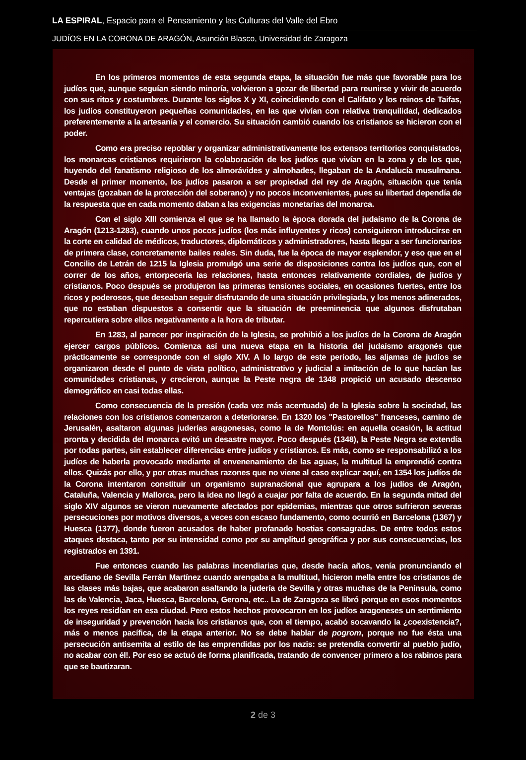LA ESPIRAL, Espacio para el Pensamiento y las Culturas del Valle del Ebro
JUDÍOS EN LA CORONA DE ARAGÓN, Asunción Blasco, Universidad de Zaragoza
En los primeros momentos de esta segunda etapa, la situación fue más que favorable para los judíos que, aunque seguían siendo minoría, volvieron a gozar de libertad para reunirse y vivir de acuerdo con sus ritos y costumbres. Durante los siglos X y XI, coincidiendo con el Califato y los reinos de Taifas, los judíos constituyeron pequeñas comunidades, en las que vivían con relativa tranquilidad, dedicados preferentemente a la artesanía y el comercio. Su situación cambió cuando los cristianos se hicieron con el poder.
Como era preciso repoblar y organizar administrativamente los extensos territorios conquistados, los monarcas cristianos requirieron la colaboración de los judíos que vivían en la zona y de los que, huyendo del fanatismo religioso de los almorávides y almohades, llegaban de la Andalucía musulmana. Desde el primer momento, los judíos pasaron a ser propiedad del rey de Aragón, situación que tenía ventajas (gozaban de la protección del soberano) y no pocos inconvenientes, pues su libertad dependía de la respuesta que en cada momento daban a las exigencias monetarias del monarca.
Con el siglo XIII comienza el que se ha llamado la época dorada del judaísmo de la Corona de Aragón (1213-1283), cuando unos pocos judíos (los más influyentes y ricos) consiguieron introducirse en la corte en calidad de médicos, traductores, diplomáticos y administradores, hasta llegar a ser funcionarios de primera clase, concretamente bailes reales. Sin duda, fue la época de mayor esplendor, y eso que en el Concilio de Letrán de 1215 la Iglesia promulgó una serie de disposiciones contra los judíos que, con el correr de los años, entorpecería las relaciones, hasta entonces relativamente cordiales, de judíos y cristianos. Poco después se produjeron las primeras tensiones sociales, en ocasiones fuertes, entre los ricos y poderosos, que deseaban seguir disfrutando de una situación privilegiada, y los menos adinerados, que no estaban dispuestos a consentir que la situación de preeminencia que algunos disfrutaban repercutiera sobre ellos negativamente a la hora de tributar.
En 1283, al parecer por inspiración de la Iglesia, se prohibió a los judíos de la Corona de Aragón ejercer cargos públicos. Comienza así una nueva etapa en la historia del judaísmo aragonés que prácticamente se corresponde con el siglo XIV. A lo largo de este período, las aljamas de judíos se organizaron desde el punto de vista político, administrativo y judicial a imitación de lo que hacían las comunidades cristianas, y crecieron, aunque la Peste negra de 1348 propició un acusado descenso demográfico en casi todas ellas.
Como consecuencia de la presión (cada vez más acentuada) de la Iglesia sobre la sociedad, las relaciones con los cristianos comenzaron a deteriorarse. En 1320 los "Pastorellos" franceses, camino de Jerusalén, asaltaron algunas juderías aragonesas, como la de Montclús: en aquella ocasión, la actitud pronta y decidida del monarca evitó un desastre mayor. Poco después (1348), la Peste Negra se extendía por todas partes, sin establecer diferencias entre judíos y cristianos. Es más, como se responsabilizó a los judíos de haberla provocado mediante el envenenamiento de las aguas, la multitud la emprendió contra ellos. Quizás por ello, y por otras muchas razones que no viene al caso explicar aquí, en 1354 los judíos de la Corona intentaron constituir un organismo supranacional que agrupara a los judíos de Aragón, Cataluña, Valencia y Mallorca, pero la idea no llegó a cuajar por falta de acuerdo. En la segunda mitad del siglo XIV algunos se vieron nuevamente afectados por epidemias, mientras que otros sufrieron severas persecuciones por motivos diversos, a veces con escaso fundamento, como ocurrió en Barcelona (1367) y Huesca (1377), donde fueron acusados de haber profanado hostias consagradas. De entre todos estos ataques destaca, tanto por su intensidad como por su amplitud geográfica y por sus consecuencias, los registrados en 1391.
Fue entonces cuando las palabras incendiarias que, desde hacía años, venía pronunciando el arcediano de Sevilla Ferrán Martínez cuando arengaba a la multitud, hicieron mella entre los cristianos de las clases más bajas, que acabaron asaltando la judería de Sevilla y otras muchas de la Península, como las de Valencia, Jaca, Huesca, Barcelona, Gerona, etc.. La de Zaragoza se libró porque en esos momentos los reyes residían en esa ciudad. Pero estos hechos provocaron en los judíos aragoneses un sentimiento de inseguridad y prevención hacia los cristianos que, con el tiempo, acabó socavando la ¿coexistencia?, más o menos pacífica, de la etapa anterior. No se debe hablar de pogrom, porque no fue ésta una persecución antisemita al estilo de las emprendidas por los nazis: se pretendía convertir al pueblo judío, no acabar con él!. Por eso se actuó de forma planificada, tratando de convencer primero a los rabinos para que se bautizaran.
2 de 3